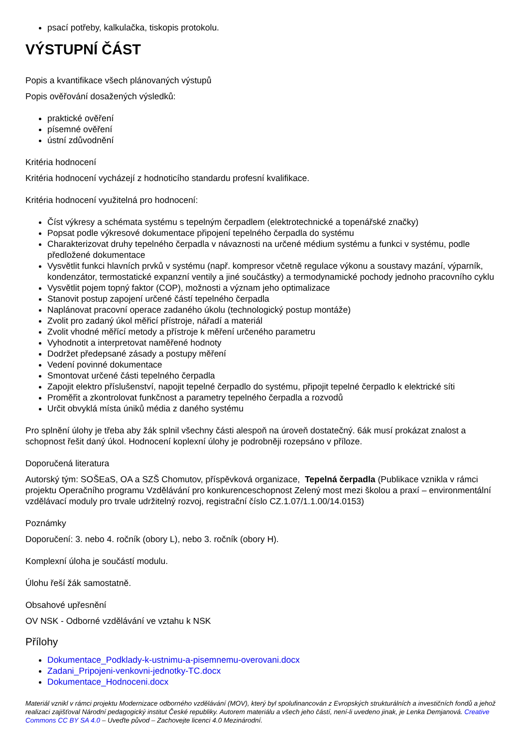psací potřeby, kalkulačka, tiskopis protokolu.
VÝSTUPNÍ ČÁST
Popis a kvantifikace všech plánovaných výstupů
Popis ověřování dosažených výsledků:
praktické ověření
písemné ověření
ústní zdůvodnění
Kritéria hodnocení
Kritéria hodnocení vycházejí z hodnoticího standardu profesní kvalifikace.
Kritéria hodnocení využitelná pro hodnocení:
Číst výkresy a schémata systému s tepelným čerpadlem (elektrotechnické a topenářské značky)
Popsat podle výkresové dokumentace připojení tepelného čerpadla do systému
Charakterizovat druhy tepelného čerpadla v návaznosti na určené médium systému a funkci v systému, podle předložené dokumentace
Vysvětlit funkci hlavních prvků v systému (např. kompresor včetně regulace výkonu a soustavy mazání, výparník, kondenzátor, termostatické expanzní ventily a jiné součástky) a termodynamické pochody jednoho pracovního cyklu
Vysvětlit pojem topný faktor (COP), možnosti a význam jeho optimalizace
Stanovit postup zapojení určené částí tepelného čerpadla
Naplánovat pracovní operace zadaného úkolu (technologický postup montáže)
Zvolit pro zadaný úkol měřicí přístroje, nářadí a materiál
Zvolit vhodné měřící metody a přístroje k měření určeného parametru
Vyhodnotit a interpretovat naměřené hodnoty
Dodržet předepsané zásady a postupy měření
Vedení povinné dokumentace
Smontovat určené části tepelného čerpadla
Zapojit elektro příslušenství, napojit tepelné čerpadlo do systému, připojit tepelné čerpadlo k elektrické síti
Proměřit a zkontrolovat funkčnost a parametry tepelného čerpadla a rozvodů
Určit obvyklá místa úniků média z daného systému
Pro splnění úlohy je třeba aby žák splnil všechny části alespoň na úroveň dostatečný. 6ák musí prokázat znalost a schopnost řešit daný úkol. Hodnocení koplexní úlohy je podrobněji rozepsáno v příloze.
Doporučená literatura
Autorský tým: SOŠEaS, OA a SZŠ Chomutov, příspěvková organizace, Tepelná čerpadla (Publikace vznikla v rámci projektu Operačního programu Vzdělávání pro konkurenceschopnost Zelený most mezi školou a praxí – environmentální vzdělávací moduly pro trvale udržitelný rozvoj, registrační číslo CZ.1.07/1.1.00/14.0153)
Poznámky
Doporučení: 3. nebo 4. ročník (obory L), nebo 3. ročník (obory H).
Komplexní úloha je součástí modulu.
Úlohu řeší žák samostatně.
Obsahové upřesnění
OV NSK - Odborné vzdělávání ve vztahu k NSK
Přílohy
Dokumentace_Podklady-k-ustnimu-a-pisemnemu-overovani.docx
Zadani_Pripojeni-venkovni-jednotky-TC.docx
Dokumentace_Hodnoceni.docx
Materiál vznikl v rámci projektu Modernizace odborného vzdělávání (MOV), který byl spolufinancován z Evropských strukturálních a investičních fondů a jehož realizaci zajišťoval Národní pedagogický institut České republiky. Autorem materiálu a všech jeho částí, není-li uvedeno jinak, je Lenka Demjanová. Creative Commons CC BY SA 4.0 – Uveďte původ – Zachovejte licenci 4.0 Mezinárodní.